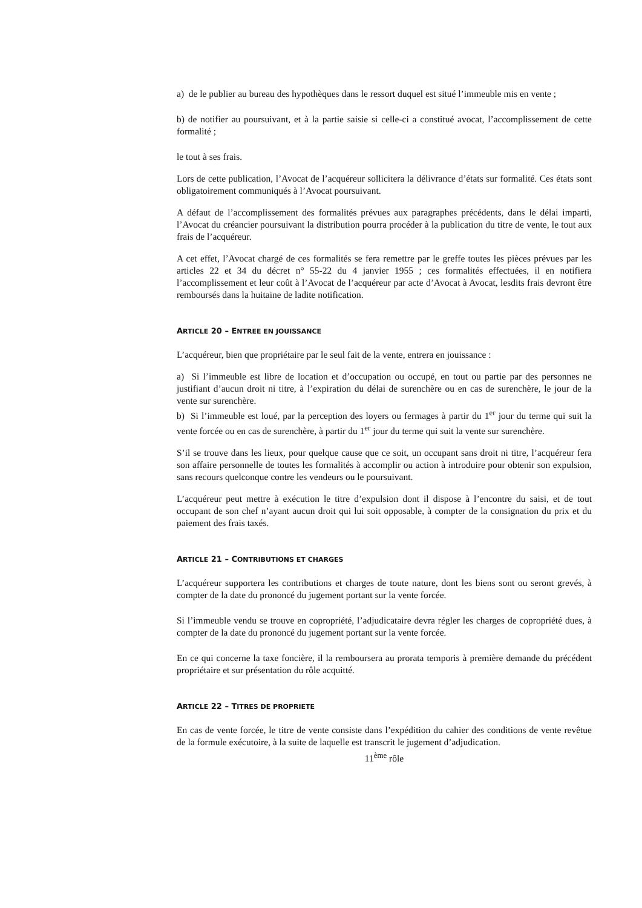a) de le publier au bureau des hypothèques dans le ressort duquel est situé l’immeuble mis en vente ;
b) de notifier au poursuivant, et à la partie saisie si celle-ci a constitué avocat, l’accomplissement de cette formalité ;
le tout à ses frais.
Lors de cette publication, l’Avocat de l’acquéreur sollicitera la délivrance d’états sur formalité. Ces états sont obligatoirement communiqués à l’Avocat poursuivant.
A défaut de l’accomplissement des formalités prévues aux paragraphes précédents, dans le délai imparti, l’Avocat du créancier poursuivant la distribution pourra procéder à la publication du titre de vente, le tout aux frais de l’acquéreur.
A cet effet, l’Avocat chargé de ces formalités se fera remettre par le greffe toutes les pièces prévues par les articles 22 et 34 du décret n° 55-22 du 4 janvier 1955 ; ces formalités effectuées, il en notifiera l’accomplissement et leur coût à l’Avocat de l’acquéreur par acte d’Avocat à Avocat, lesdits frais devront être remboursés dans la huitaine de ladite notification.
ARTICLE 20 – ENTREE EN JOUISSANCE
L’acquéreur, bien que propriétaire par le seul fait de la vente, entrera en jouissance :
a) Si l’immeuble est libre de location et d’occupation ou occupé, en tout ou partie par des personnes ne justifiant d’aucun droit ni titre, à l’expiration du délai de surenchère ou en cas de surenchère, le jour de la vente sur surenchère.
b) Si l’immeuble est loué, par la perception des loyers ou fermages à partir du 1<sup>er</sup> jour du terme qui suit la vente forcée ou en cas de surenchère, à partir du 1<sup>er</sup> jour du terme qui suit la vente sur surenchère.
S’il se trouve dans les lieux, pour quelque cause que ce soit, un occupant sans droit ni titre, l’acquéreur fera son affaire personnelle de toutes les formalités à accomplir ou action à introduire pour obtenir son expulsion, sans recours quelconque contre les vendeurs ou le poursuivant.
L’acquéreur peut mettre à exécution le titre d’expulsion dont il dispose à l’encontre du saisi, et de tout occupant de son chef n’ayant aucun droit qui lui soit opposable, à compter de la consignation du prix et du paiement des frais taxés.
ARTICLE 21 – CONTRIBUTIONS ET CHARGES
L’acquéreur supportera les contributions et charges de toute nature, dont les biens sont ou seront grevés, à compter de la date du prononcé du jugement portant sur la vente forcée.
Si l’immeuble vendu se trouve en copropriété, l’adjudicataire devra régler les charges de copropriété dues, à compter de la date du prononcé du jugement portant sur la vente forcée.
En ce qui concerne la taxe foncière, il la remboursera au prorata temporis à première demande du précédent propriétaire et sur présentation du rôle acquitté.
ARTICLE 22 – TITRES DE PROPRIETE
En cas de vente forcée, le titre de vente consiste dans l’expédition du cahier des conditions de vente revêtue de la formule exécutoire, à la suite de laquelle est transcrit le jugement d’adjudication.
11<sup>ème</sup> rôle